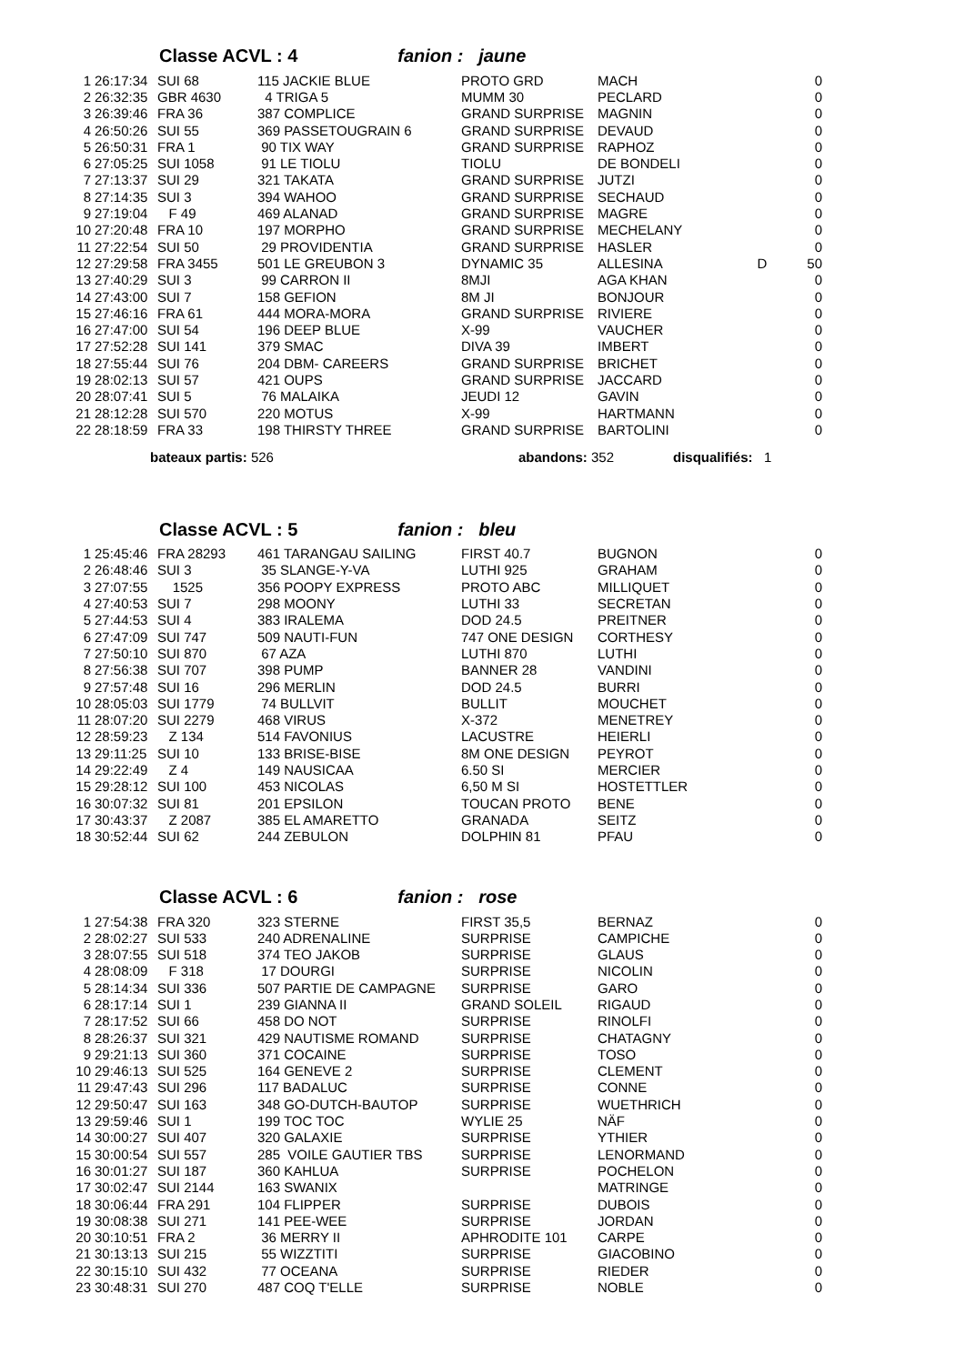Classe ACVL : 4 fanion : jaune
| 1 | 26:17:34 | SUI 68 | 115 JACKIE BLUE | PROTO GRD | MACH | | 0 |
| 2 | 26:32:35 | GBR 4630 | 4 TRIGA 5 | MUMM 30 | PECLARD | | 0 |
| 3 | 26:39:46 | FRA 36 | 387 COMPLICE | GRAND SURPRISE | MAGNIN | | 0 |
| 4 | 26:50:26 | SUI 55 | 369 PASSETOUGRAIN 6 | GRAND SURPRISE | DEVAUD | | 0 |
| 5 | 26:50:31 | FRA 1 | 90 TIX WAY | GRAND SURPRISE | RAPHOZ | | 0 |
| 6 | 27:05:25 | SUI 1058 | 91 LE TIOLU | TIOLU | DE BONDELI | | 0 |
| 7 | 27:13:37 | SUI 29 | 321 TAKATA | GRAND SURPRISE | JUTZI | | 0 |
| 8 | 27:14:35 | SUI 3 | 394 WAHOO | GRAND SURPRISE | SECHAUD | | 0 |
| 9 | 27:19:04 | F 49 | 469 ALANAD | GRAND SURPRISE | MAGRE | | 0 |
| 10 | 27:20:48 | FRA 10 | 197 MORPHO | GRAND SURPRISE | MECHELANY | | 0 |
| 11 | 27:22:54 | SUI 50 | 29 PROVIDENTIA | GRAND SURPRISE | HASLER | | 0 |
| 12 | 27:29:58 | FRA 3455 | 501 LE GREUBON 3 | DYNAMIC 35 | ALLESINA | D | 50 |
| 13 | 27:40:29 | SUI 3 | 99 CARRON II | 8MJI | AGA KHAN | | 0 |
| 14 | 27:43:00 | SUI 7 | 158 GEFION | 8M JI | BONJOUR | | 0 |
| 15 | 27:46:16 | FRA 61 | 444 MORA-MORA | GRAND SURPRISE | RIVIERE | | 0 |
| 16 | 27:47:00 | SUI 54 | 196 DEEP BLUE | X-99 | VAUCHER | | 0 |
| 17 | 27:52:28 | SUI 141 | 379 SMAC | DIVA 39 | IMBERT | | 0 |
| 18 | 27:55:44 | SUI 76 | 204 DBM- CAREERS | GRAND SURPRISE | BRICHET | | 0 |
| 19 | 28:02:13 | SUI 57 | 421 OUPS | GRAND SURPRISE | JACCARD | | 0 |
| 20 | 28:07:41 | SUI 5 | 76 MALAIKA | JEUDI 12 | GAVIN | | 0 |
| 21 | 28:12:28 | SUI 570 | 220 MOTUS | X-99 | HARTMANN | | 0 |
| 22 | 28:18:59 | FRA 33 | 198 THIRSTY THREE | GRAND SURPRISE | BARTOLINI | | 0 |
bateaux partis: 526 abandons: 352 disqualifiés: 1
Classe ACVL : 5 fanion : bleu
| 1 | 25:45:46 | FRA 28293 | 461 TARANGAU SAILING | FIRST 40.7 | BUGNON | | 0 |
| 2 | 26:48:46 | SUI 3 | 35 SLANGE-Y-VA | LUTHI 925 | GRAHAM | | 0 |
| 3 | 27:07:55 | 1525 | 356 POOPY EXPRESS | PROTO ABC | MILLIQUET | | 0 |
| 4 | 27:40:53 | SUI 7 | 298 MOONY | LUTHI 33 | SECRETAN | | 0 |
| 5 | 27:44:53 | SUI 4 | 383 IRALEMA | DOD 24.5 | PREITNER | | 0 |
| 6 | 27:47:09 | SUI 747 | 509 NAUTI-FUN | 747 ONE DESIGN | CORTHESY | | 0 |
| 7 | 27:50:10 | SUI 870 | 67 AZA | LUTHI 870 | LUTHI | | 0 |
| 8 | 27:56:38 | SUI 707 | 398 PUMP | BANNER 28 | VANDINI | | 0 |
| 9 | 27:57:48 | SUI 16 | 296 MERLIN | DOD 24.5 | BURRI | | 0 |
| 10 | 28:05:03 | SUI 1779 | 74 BULLVIT | BULLIT | MOUCHET | | 0 |
| 11 | 28:07:20 | SUI 2279 | 468 VIRUS | X-372 | MENETREY | | 0 |
| 12 | 28:59:23 | Z 134 | 514 FAVONIUS | LACUSTRE | HEIERLI | | 0 |
| 13 | 29:11:25 | SUI 10 | 133 BRISE-BISE | 8M ONE DESIGN | PEYROT | | 0 |
| 14 | 29:22:49 | Z 4 | 149 NAUSICAA | 6.50 SI | MERCIER | | 0 |
| 15 | 29:28:12 | SUI 100 | 453 NICOLAS | 6,50 M SI | HOSTETTLER | | 0 |
| 16 | 30:07:32 | SUI 81 | 201 EPSILON | TOUCAN PROTO | BENE | | 0 |
| 17 | 30:43:37 | Z 2087 | 385 EL AMARETTO | GRANADA | SEITZ | | 0 |
| 18 | 30:52:44 | SUI 62 | 244 ZEBULON | DOLPHIN 81 | PFAU | | 0 |
Classe ACVL : 6 fanion : rose
| 1 | 27:54:38 | FRA 320 | 323 STERNE | FIRST 35,5 | BERNAZ | | 0 |
| 2 | 28:02:27 | SUI 533 | 240 ADRENALINE | SURPRISE | CAMPICHE | | 0 |
| 3 | 28:07:55 | SUI 518 | 374 TEO JAKOB | SURPRISE | GLAUS | | 0 |
| 4 | 28:08:09 | F 318 | 17 DOURGI | SURPRISE | NICOLIN | | 0 |
| 5 | 28:14:34 | SUI 336 | 507 PARTIE DE CAMPAGNE | SURPRISE | GARO | | 0 |
| 6 | 28:17:14 | SUI 1 | 239 GIANNA II | GRAND SOLEIL | RIGAUD | | 0 |
| 7 | 28:17:52 | SUI 66 | 458 DO NOT | SURPRISE | RINOLFI | | 0 |
| 8 | 28:26:37 | SUI 321 | 429 NAUTISME ROMAND | SURPRISE | CHATAGNY | | 0 |
| 9 | 29:21:13 | SUI 360 | 371 COCAINE | SURPRISE | TOSO | | 0 |
| 10 | 29:46:13 | SUI 525 | 164 GENEVE 2 | SURPRISE | CLEMENT | | 0 |
| 11 | 29:47:43 | SUI 296 | 117 BADALUC | SURPRISE | CONNE | | 0 |
| 12 | 29:50:47 | SUI 163 | 348 GO-DUTCH-BAUTOP | SURPRISE | WUETHRICH | | 0 |
| 13 | 29:59:46 | SUI 1 | 199 TOC TOC | WYLIE 25 | NÄF | | 0 |
| 14 | 30:00:27 | SUI 407 | 320 GALAXIE | SURPRISE | YTHIER | | 0 |
| 15 | 30:00:54 | SUI 557 | 285 VOILE GAUTIER TBS | SURPRISE | LENORMAND | | 0 |
| 16 | 30:01:27 | SUI 187 | 360 KAHLUA | SURPRISE | POCHELON | | 0 |
| 17 | 30:02:47 | SUI 2144 | 163 SWANIX | | MATRINGE | | 0 |
| 18 | 30:06:44 | FRA 291 | 104 FLIPPER | SURPRISE | DUBOIS | | 0 |
| 19 | 30:08:38 | SUI 271 | 141 PEE-WEE | SURPRISE | JORDAN | | 0 |
| 20 | 30:10:51 | FRA 2 | 36 MERRY II | APHRODITE 101 | CARPE | | 0 |
| 21 | 30:13:13 | SUI 215 | 55 WIZZTITI | SURPRISE | GIACOBINO | | 0 |
| 22 | 30:15:10 | SUI 432 | 77 OCEANA | SURPRISE | RIEDER | | 0 |
| 23 | 30:48:31 | SUI 270 | 487 COQ T'ELLE | SURPRISE | NOBLE | | 0 |